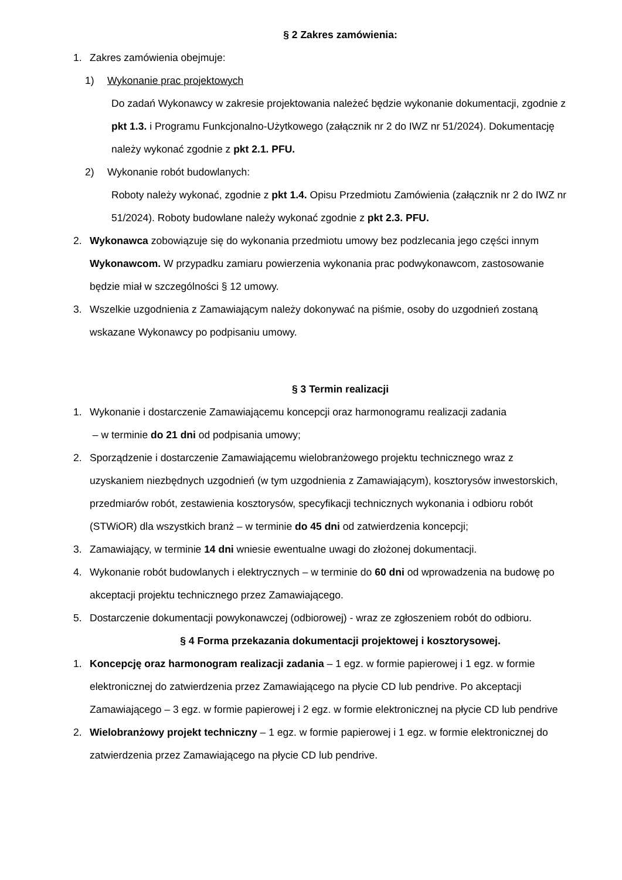§ 2 Zakres zamówienia:
1. Zakres zamówienia obejmuje:
1) Wykonanie prac projektowych
Do zadań Wykonawcy w zakresie projektowania należeć będzie wykonanie dokumentacji, zgodnie z pkt 1.3. i Programu Funkcjonalno-Użytkowego (załącznik nr 2 do IWZ nr 51/2024). Dokumentację należy wykonać zgodnie z pkt 2.1. PFU.
2) Wykonanie robót budowlanych:
Roboty należy wykonać, zgodnie z pkt 1.4. Opisu Przedmiotu Zamówienia (załącznik nr 2 do IWZ nr 51/2024). Roboty budowlane należy wykonać zgodnie z pkt 2.3. PFU.
2. Wykonawca zobowiązuje się do wykonania przedmiotu umowy bez podzlecania jego części innym Wykonawcom. W przypadku zamiaru powierzenia wykonania prac podwykonawcom, zastosowanie będzie miał w szczególności § 12 umowy.
3. Wszelkie uzgodnienia z Zamawiającym należy dokonywać na piśmie, osoby do uzgodnień zostaną wskazane Wykonawcy po podpisaniu umowy.
§ 3 Termin realizacji
1. Wykonanie i dostarczenie Zamawiającemu koncepcji oraz harmonogramu realizacji zadania
– w terminie do 21 dni od podpisania umowy;
2. Sporządzenie i dostarczenie Zamawiającemu wielobranżowego projektu technicznego wraz z uzyskaniem niezbędnych uzgodnień (w tym uzgodnienia z Zamawiającym), kosztorysów inwestorskich, przedmiarów robót, zestawienia kosztorysów, specyfikacji technicznych wykonania i odbioru robót (STWiOR) dla wszystkich branż – w terminie do 45 dni od zatwierdzenia koncepcji;
3. Zamawiający, w terminie 14 dni wniesie ewentualne uwagi do złożonej dokumentacji.
4. Wykonanie robót budowlanych i elektrycznych – w terminie do 60 dni od wprowadzenia na budowę po akceptacji projektu technicznego przez Zamawiającego.
5. Dostarczenie dokumentacji powykonawczej (odbiorowej) - wraz ze zgłoszeniem robót do odbioru.
§ 4 Forma przekazania dokumentacji projektowej i kosztorysowej.
1. Koncepcję oraz harmonogram realizacji zadania – 1 egz. w formie papierowej i 1 egz. w formie elektronicznej do zatwierdzenia przez Zamawiającego na płycie CD lub pendrive. Po akceptacji Zamawiającego – 3 egz. w formie papierowej i 2 egz. w formie elektronicznej na płycie CD lub pendrive
2. Wielobranżowy projekt techniczny – 1 egz. w formie papierowej i 1 egz. w formie elektronicznej do zatwierdzenia przez Zamawiającego na płycie CD lub pendrive.